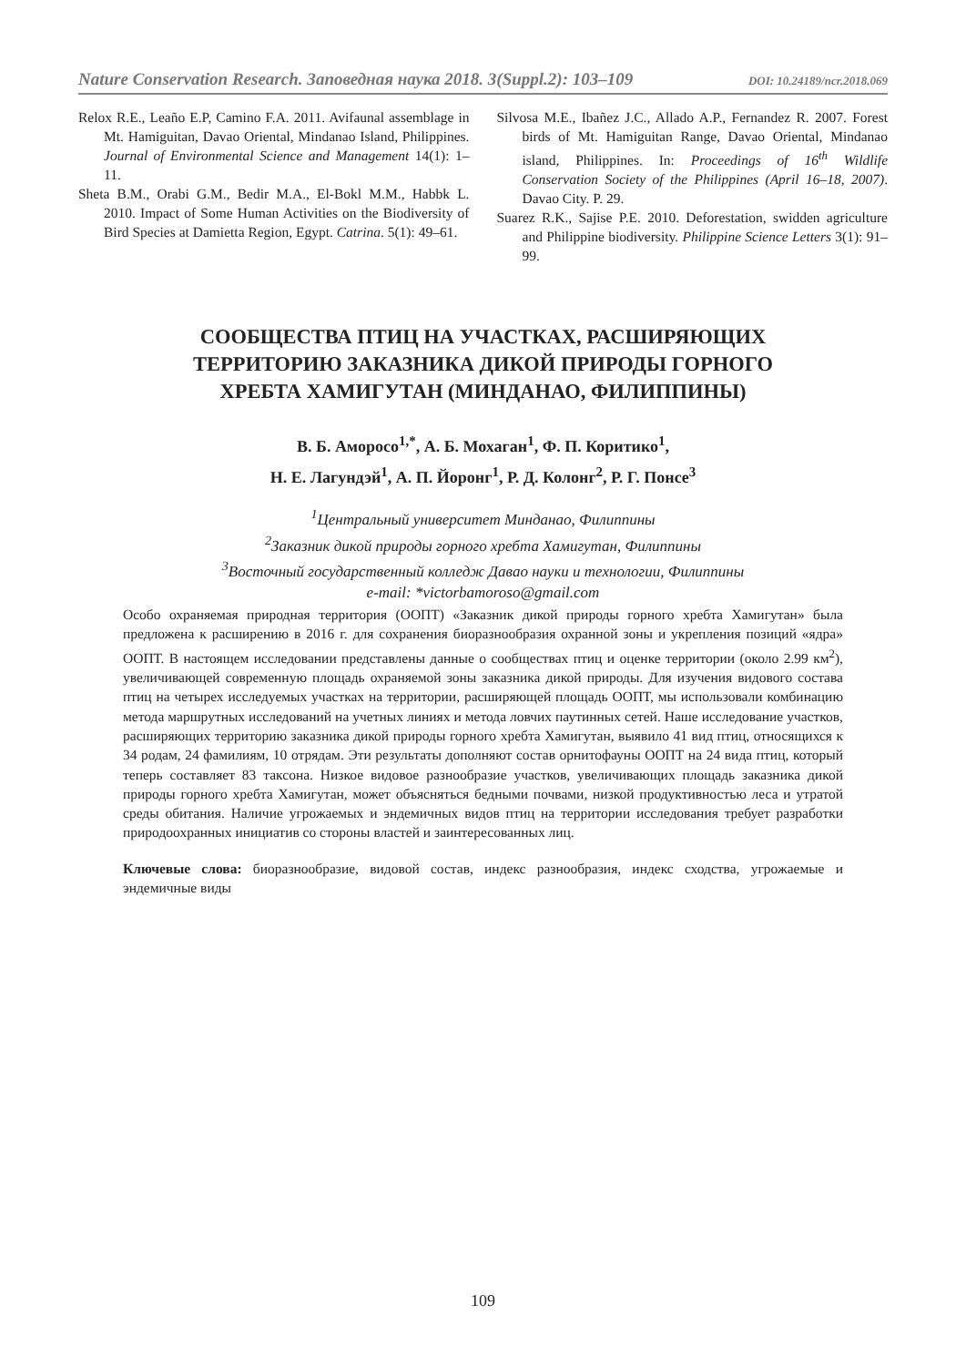Nature Conservation Research. Заповедная наука 2018. 3(Suppl.2): 103–109 DOI: 10.24189/ncr.2018.069
Relox R.E., Leaño E.P, Camino F.A. 2011. Avifaunal assemblage in Mt. Hamiguitan, Davao Oriental, Mindanao Island, Philippines. Journal of Environmental Science and Management 14(1): 1–11.
Sheta B.M., Orabi G.M., Bedir M.A., El-Bokl M.M., Habbk L. 2010. Impact of Some Human Activities on the Biodiversity of Bird Species at Damietta Region, Egypt. Catrina. 5(1): 49–61.
Silvosa M.E., Ibañez J.C., Allado A.P., Fernandez R. 2007. Forest birds of Mt. Hamiguitan Range, Davao Oriental, Mindanao island, Philippines. In: Proceedings of 16<sup>th</sup> Wildlife Conservation Society of the Philippines (April 16–18, 2007). Davao City. P. 29.
Suarez R.K., Sajise P.E. 2010. Deforestation, swidden agriculture and Philippine biodiversity. Philippine Science Letters 3(1): 91–99.
СООБЩЕСТВА ПТИЦ НА УЧАСТКАХ, РАСШИРЯЮЩИХ
ТЕРРИТОРИЮ ЗАКАЗНИКА ДИКОЙ ПРИРОДЫ ГОРНОГО
ХРЕБТА ХАМИГУТАН (МИНДАНАО, ФИЛИППИНЫ)
В. Б. Аморосо<sup>1,*</sup>, А. Б. Мохаган<sup>1</sup>, Ф. П. Коритико<sup>1</sup>,
Н. Е. Лагундэй<sup>1</sup>, А. П. Йоронг<sup>1</sup>, Р. Д. Колонг<sup>2</sup>, Р. Г. Понсе<sup>3</sup>
<sup>1</sup> Центральный университет Минданао, Филиппины
<sup>2</sup> Заказник дикой природы горного хребта Хамигутан, Филиппины
<sup>3</sup> Восточный государственный колледж Давао науки и технологии, Филиппины
e-mail: *victorbamoroso@gmail.com
Особо охраняемая природная территория (ООПТ) «Заказник дикой природы горного хребта Хамигутан» была предложена к расширению в 2016 г. для сохранения биоразнообразия охранной зоны и укрепления позиций «ядра» ООПТ. В настоящем исследовании представлены данные о сообществах птиц и оценке территории (около 2.99 км<sup>2</sup>), увеличивающей современную площадь охраняемой зоны заказника дикой природы. Для изучения видового состава птиц на четырех исследуемых участках на территории, расширяющей площадь ООПТ, мы использовали комбинацию метода маршрутных исследований на учетных линиях и метода ловчих паутинных сетей. Наше исследование участков, расширяющих территорию заказника дикой природы горного хребта Хамигутан, выявило 41 вид птиц, относящихся к 34 родам, 24 фамилиям, 10 отрядам. Эти результаты дополняют состав орнитофауны ООПТ на 24 вида птиц, который теперь составляет 83 таксона. Низкое видовое разнообразие участков, увеличивающих площадь заказника дикой природы горного хребта Хамигутан, может объясняться бедными почвами, низкой продуктивностью леса и утратой среды обитания. Наличие угрожаемых и эндемичных видов птиц на территории исследования требует разработки природоохранных инициатив со стороны властей и заинтересованных лиц.
Ключевые слова: биоразнообразие, видовой состав, индекс разнообразия, индекс сходства, угрожаемые и эндемичные виды
109